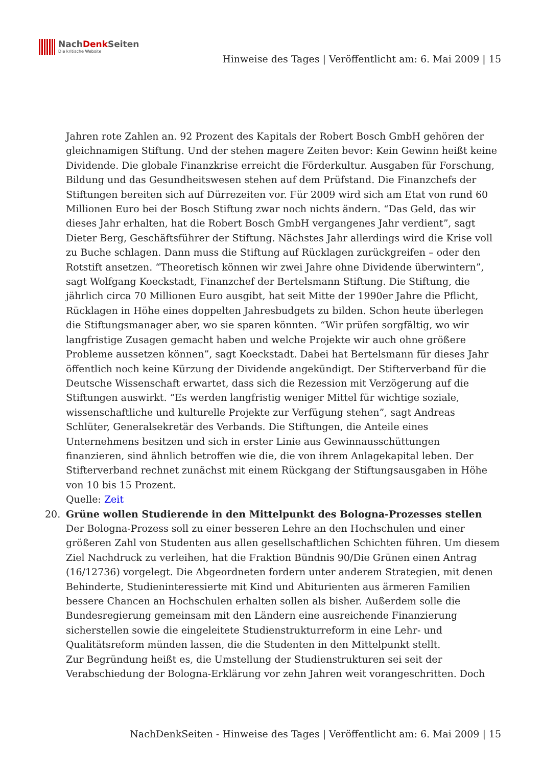NachDenk Seiten
Die kritische Website
Hinweise des Tages | Veröffentlicht am: 6. Mai 2009 | 15
Jahren rote Zahlen an. 92 Prozent des Kapitals der Robert Bosch GmbH gehören der gleichnamigen Stiftung. Und der stehen magere Zeiten bevor: Kein Gewinn heißt keine Dividende. Die globale Finanzkrise erreicht die Förderkultur. Ausgaben für Forschung, Bildung und das Gesundheitswesen stehen auf dem Prüfstand. Die Finanzchefs der Stiftungen bereiten sich auf Dürrezeiten vor. Für 2009 wird sich am Etat von rund 60 Millionen Euro bei der Bosch Stiftung zwar noch nichts ändern. “Das Geld, das wir dieses Jahr erhalten, hat die Robert Bosch GmbH vergangenes Jahr verdient”, sagt Dieter Berg, Geschäftsführer der Stiftung. Nächstes Jahr allerdings wird die Krise voll zu Buche schlagen. Dann muss die Stiftung auf Rücklagen zurückgreifen – oder den Rotstift ansetzen. “Theoretisch können wir zwei Jahre ohne Dividende überwintern”, sagt Wolfgang Koeckstadt, Finanzchef der Bertelsmann Stiftung. Die Stiftung, die jährlich circa 70 Millionen Euro ausgibt, hat seit Mitte der 1990er Jahre die Pflicht, Rücklagen in Höhe eines doppelten Jahresbudgets zu bilden. Schon heute überlegen die Stiftungsmanager aber, wo sie sparen könnten. “Wir prüfen sorgfältig, wo wir langfristige Zusagen gemacht haben und welche Projekte wir auch ohne größere Probleme aussetzen können”, sagt Koeckstadt. Dabei hat Bertelsmann für dieses Jahr öffentlich noch keine Kürzung der Dividende angekündigt. Der Stifterverband für die Deutsche Wissenschaft erwartet, dass sich die Rezession mit Verzögerung auf die Stiftungen auswirkt. “Es werden langfristig weniger Mittel für wichtige soziale, wissenschaftliche und kulturelle Projekte zur Verfügung stehen”, sagt Andreas Schlüter, Generalsekretär des Verbands. Die Stiftungen, die Anteile eines Unternehmens besitzen und sich in erster Linie aus Gewinnausschüttungen finanzieren, sind ähnlich betroffen wie die, die von ihrem Anlagekapital leben. Der Stifterverband rechnet zunächst mit einem Rückgang der Stiftungsausgaben in Höhe von 10 bis 15 Prozent.
Quelle: Zeit
20. Grüne wollen Studierende in den Mittelpunkt des Bologna-Prozesses stellen
Der Bologna-Prozess soll zu einer besseren Lehre an den Hochschulen und einer größeren Zahl von Studenten aus allen gesellschaftlichen Schichten führen. Um diesem Ziel Nachdruck zu verleihen, hat die Fraktion Bündnis 90/Die Grünen einen Antrag (16/12736) vorgelegt. Die Abgeordneten fordern unter anderem Strategien, mit denen Behinderte, Studieninteressierte mit Kind und Abiturienten aus ärmeren Familien bessere Chancen an Hochschulen erhalten sollen als bisher. Außerdem solle die Bundesregierung gemeinsam mit den Ländern eine ausreichende Finanzierung sicherstellen sowie die eingeleitete Studienstrukturreform in eine Lehr- und Qualitätsreform münden lassen, die die Studenten in den Mittelpunkt stellt.
Zur Begründung heißt es, die Umstellung der Studienstrukturen sei seit der Verabschiedung der Bologna-Erklärung vor zehn Jahren weit vorangeschritten. Doch
NachDenkSeiten - Hinweise des Tages | Veröffentlicht am: 6. Mai 2009 | 15